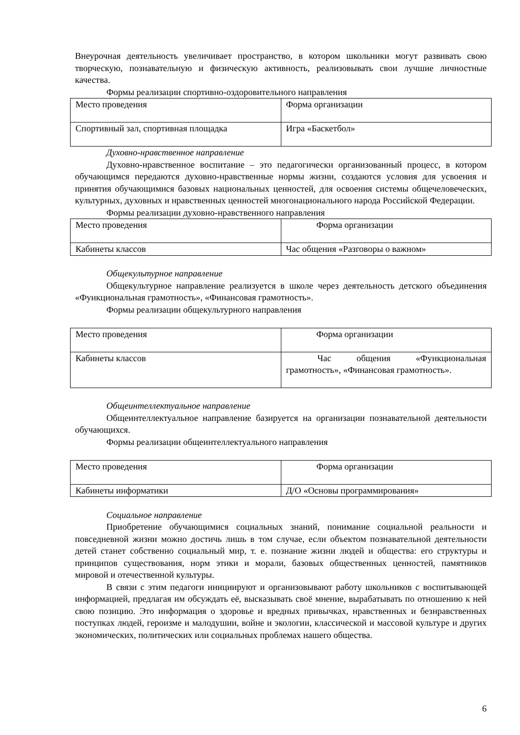Внеурочная деятельность увеличивает пространство, в котором школьники могут развивать свою творческую, познавательную и физическую активность, реализовывать свои лучшие личностные качества.
Формы реализации спортивно-оздоровительного направления
| Место проведения | Форма организации |
| Спортивный зал, спортивная площадка | Игра «Баскетбол» |
Духовно-нравственное направление
Духовно-нравственное воспитание – это педагогически организованный процесс, в котором обучающимся передаются духовно-нравственные нормы жизни, создаются условия для усвоения и принятия обучающимися базовых национальных ценностей, для освоения системы общечеловеческих, культурных, духовных и нравственных ценностей многонационального народа Российской Федерации.
Формы реализации духовно-нравственного направления
| Место проведения | Форма организации |
| Кабинеты классов | Час общения «Разговоры о важном» |
Общекультурное направление
Общекультурное направление реализуется в школе через деятельность детского объединения «Функциональная грамотность», «Финансовая грамотность».
Формы реализации общекультурного направления
| Место проведения | Форма организации |
| Кабинеты классов | Час общения «Функциональная грамотность», «Финансовая грамотность». |
Общеинтеллектуальное направление
Общеинтеллектуальное направление базируется на организации познавательной деятельности обучающихся.
Формы реализации общеинтеллектуального направления
| Место проведения | Форма организации |
| Кабинеты информатики | Д/О «Основы программирования» |
Социальное направление
Приобретение обучающимися социальных знаний, понимание социальной реальности и повседневной жизни можно достичь лишь в том случае, если объектом познавательной деятельности детей станет собственно социальный мир, т. е. познание жизни людей и общества: его структуры и принципов существования, норм этики и морали, базовых общественных ценностей, памятников мировой и отечественной культуры.
В связи с этим педагоги инициируют и организовывают работу школьников с воспитывающей информацией, предлагая им обсуждать её, высказывать своё мнение, вырабатывать по отношению к ней свою позицию. Это информация о здоровье и вредных привычках, нравственных и безнравственных поступках людей, героизме и малодушии, войне и экологии, классической и массовой культуре и других экономических, политических или социальных проблемах нашего общества.
6